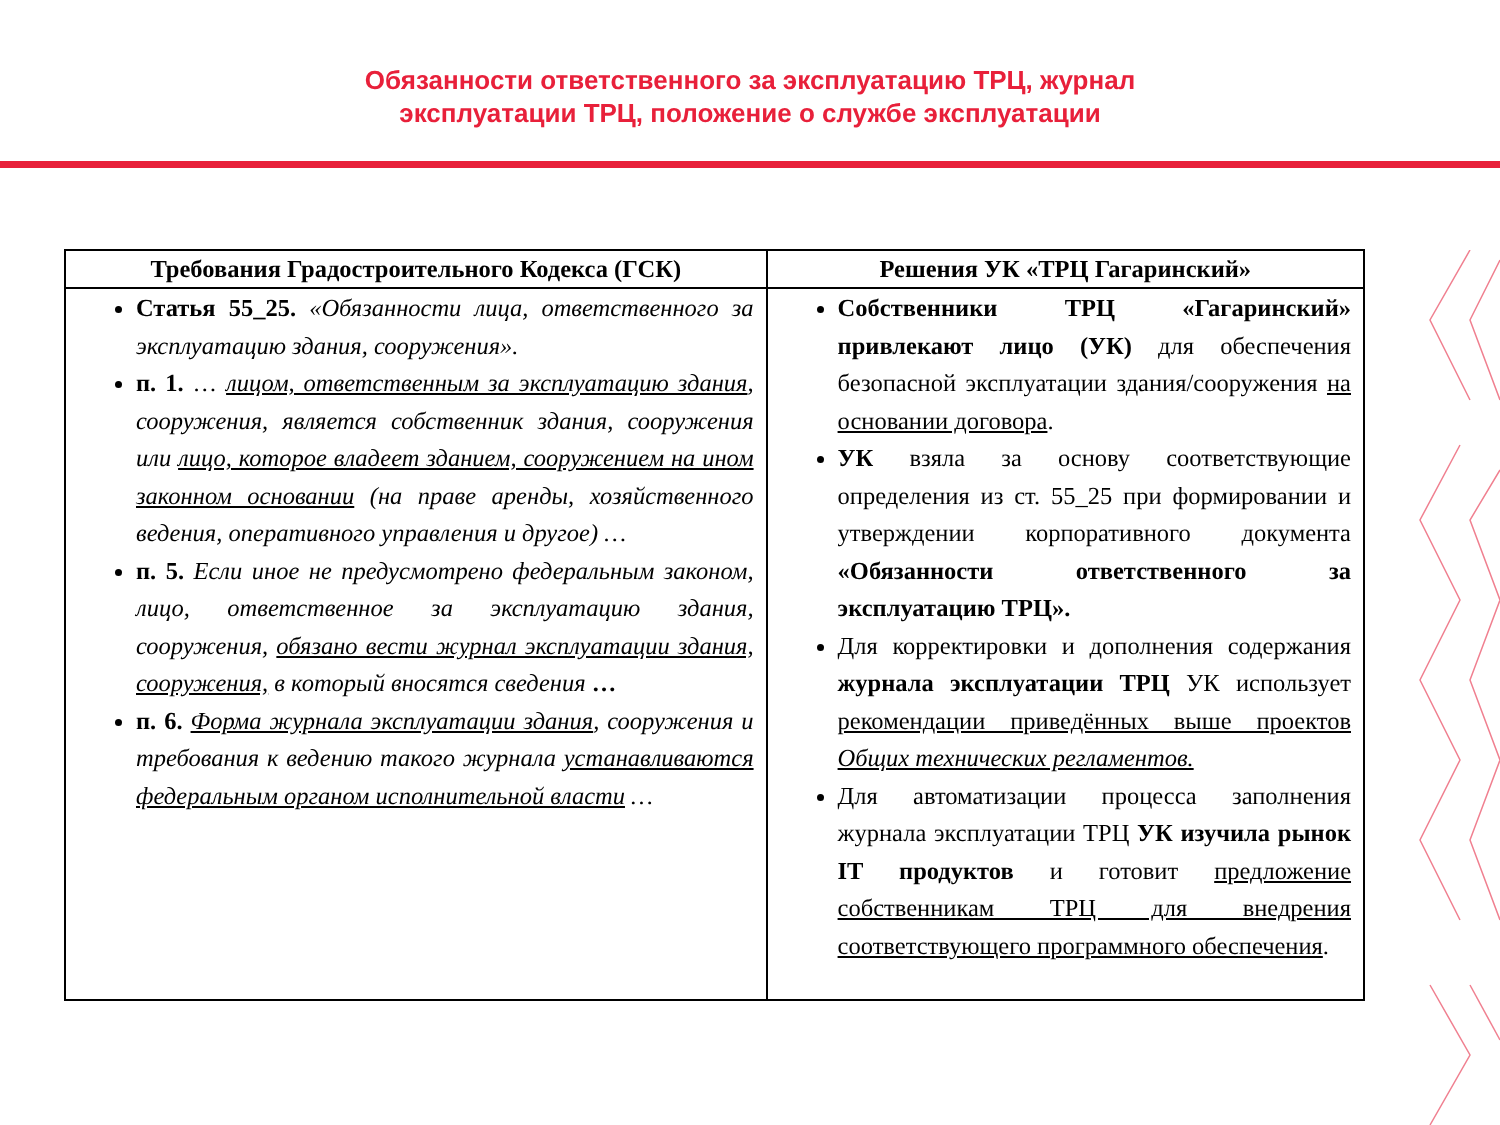Обязанности ответственного за эксплуатацию ТРЦ, журнал
эксплуатации ТРЦ, положение о службе эксплуатации
| Требования Градостроительного Кодекса (ГСК) | Решения УК «ТРЦ Гагаринский» |
| --- | --- |
| Статья 55_25. «Обязанности лица, ответственного за эксплуатацию здания, сооружения». п. 1. … лицом, ответственным за эксплуатацию здания , сооружения, является собственник здания, сооружения или лицо, которое владеет зданием, сооружением на ином законном основании (на праве аренды, хозяйственного ведения, оперативного управления и другое) … п. 5. Если иное не предусмотрено федеральным законом, лицо, ответственное за эксплуатацию здания, сооружения, обязано вести журнал эксплуатации здания, сооружения, в который вносятся сведения … п. 6. Форма журнала эксплуатации здания , сооружения и требования к ведению такого журнала устанавливаются федеральным органом исполнительной власти … | Собственники ТРЦ «Гагаринский» привлекают лицо (УК) для обеспечения безопасной эксплуатации здания/сооружения на основании договора . УК взяла за основу соответствующие определения из ст. 55_25 при формировании и утверждении корпоративного документа «Обязанности ответственного за эксплуатацию ТРЦ». Для корректировки и дополнения содержания журнала эксплуатации ТРЦ УК использует рекомендации приведённых выше проектов Общих технических регламентов. Для автоматизации процесса заполнения журнала эксплуатации ТРЦ УК изучила рынок IT продуктов и готовит предложение собственникам ТРЦ для внедрения соответствующего программного обеспечения . |